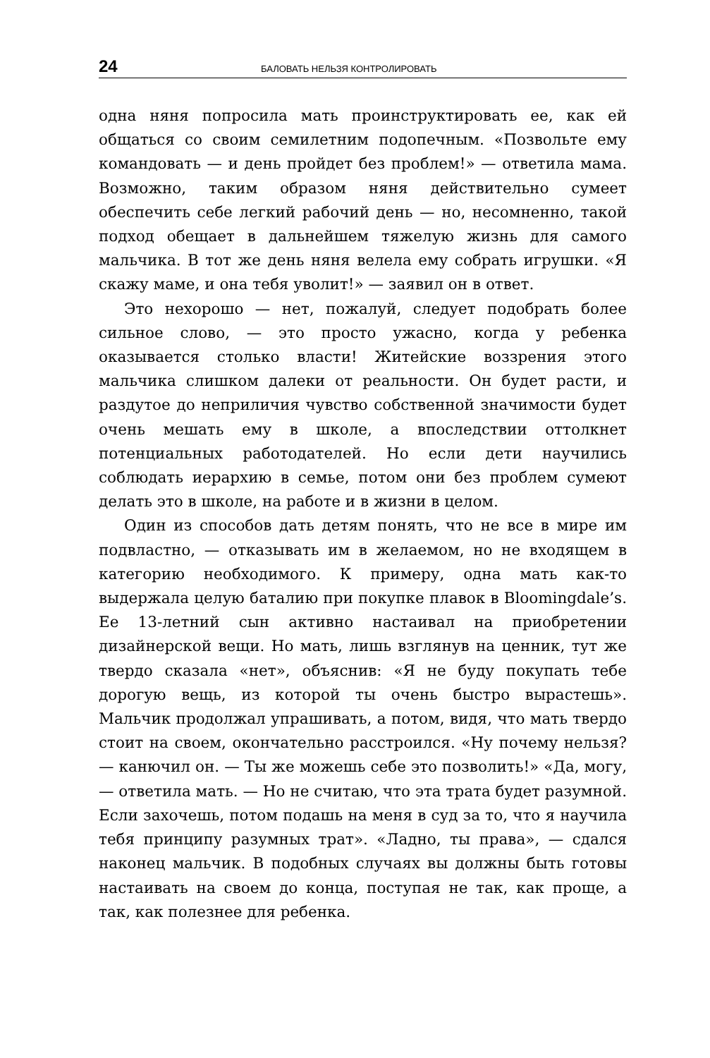24 БАЛОВАТЬ НЕЛЬЗЯ КОНТРОЛИРОВАТЬ
одна няня попросила мать проинструктировать ее, как ей общаться со своим семилетним подопечным. «Позвольте ему командовать — и день пройдет без проблем!» — ответила мама. Возможно, таким образом няня действительно сумеет обеспечить себе легкий рабочий день — но, несомненно, такой подход обещает в дальнейшем тяжелую жизнь для самого мальчика. В тот же день няня велела ему собрать игрушки. «Я скажу маме, и она тебя уволит!» — заявил он в ответ.
Это нехорошо — нет, пожалуй, следует подобрать более сильное слово, — это просто ужасно, когда у ребенка оказывается столько власти! Житейские воззрения этого мальчика слишком далеки от реальности. Он будет расти, и раздутое до неприличия чувство собственной значимости будет очень мешать ему в школе, а впоследствии оттолкнет потенциальных работодателей. Но если дети научились соблюдать иерархию в семье, потом они без проблем сумеют делать это в школе, на работе и в жизни в целом.
Один из способов дать детям понять, что не все в мире им подвластно, — отказывать им в желаемом, но не входящем в категорию необходимого. К примеру, одна мать как-то выдержала целую баталию при покупке плавок в Bloomingdale’s. Ее 13-летний сын активно настаивал на приобретении дизайнерской вещи. Но мать, лишь взглянув на ценник, тут же твердо сказала «нет», объяснив: «Я не буду покупать тебе дорогую вещь, из которой ты очень быстро вырастешь». Мальчик продолжал упрашивать, а потом, видя, что мать твердо стоит на своем, окончательно расстроился. «Ну почему нельзя? — канючил он. — Ты же можешь себе это позволить!» «Да, могу, — ответила мать. — Но не считаю, что эта трата будет разумной. Если захочешь, потом подашь на меня в суд за то, что я научила тебя принципу разумных трат». «Ладно, ты права», — сдался наконец мальчик. В подобных случаях вы должны быть готовы настаивать на своем до конца, поступая не так, как проще, а так, как полезнее для ребенка.